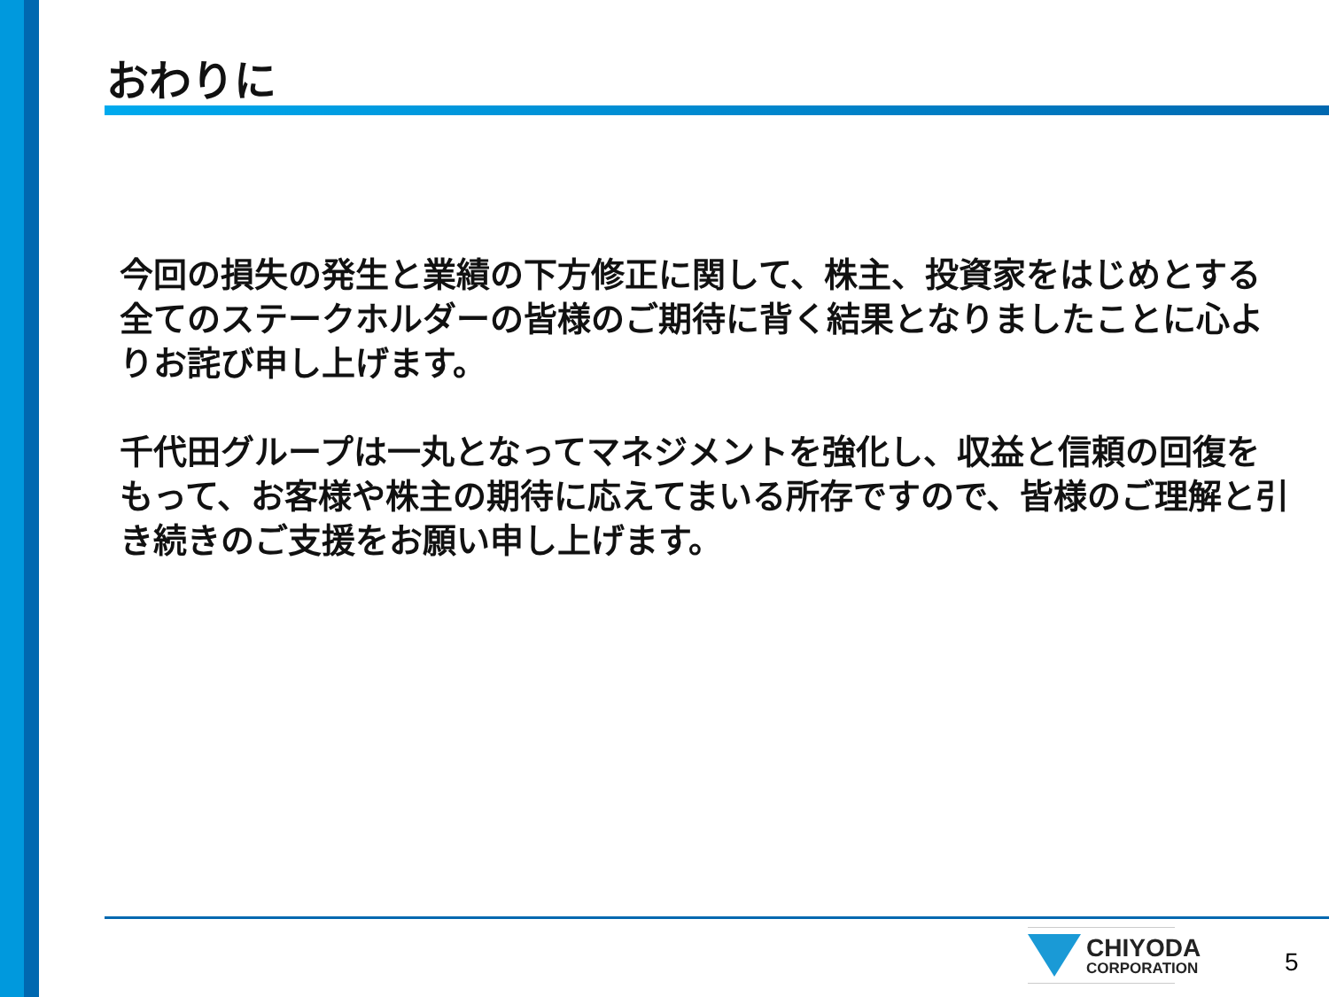おわりに
今回の損失の発生と業績の下方修正に関して、株主、投資家をはじめとする全てのステークホルダーの皆様のご期待に背く結果となりましたことに心よりお詫び申し上げます。
千代田グループは一丸となってマネジメントを強化し、収益と信頼の回復をもって、お客様や株主の期待に応えてまいる所存ですので、皆様のご理解と引き続きのご支援をお願い申し上げます。
CHIYODA
CORPORATION
5